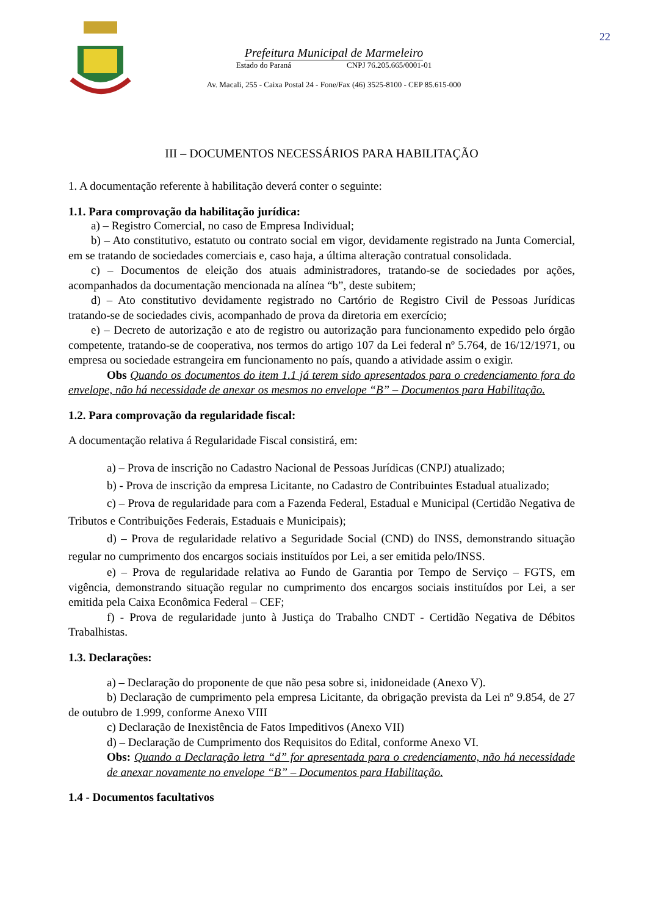22
Prefeitura Municipal de Marmeleiro
Estado do Paraná CNPJ 76.205.665/0001-01
Av. Macali, 255 - Caixa Postal 24 - Fone/Fax (46) 3525-8100 - CEP 85.615-000
III – DOCUMENTOS NECESSÁRIOS PARA HABILITAÇÃO
1. A documentação referente à habilitação deverá conter o seguinte:
1.1. Para comprovação da habilitação jurídica:
a) – Registro Comercial, no caso de Empresa Individual;
b) – Ato constitutivo, estatuto ou contrato social em vigor, devidamente registrado na Junta Comercial, em se tratando de sociedades comerciais e, caso haja, a última alteração contratual consolidada.
c) – Documentos de eleição dos atuais administradores, tratando-se de sociedades por ações, acompanhados da documentação mencionada na alínea “b”, deste subitem;
d) – Ato constitutivo devidamente registrado no Cartório de Registro Civil de Pessoas Jurídicas tratando-se de sociedades civis, acompanhado de prova da diretoria em exercício;
e) – Decreto de autorização e ato de registro ou autorização para funcionamento expedido pelo órgão competente, tratando-se de cooperativa, nos termos do artigo 107 da Lei federal nº 5.764, de 16/12/1971, ou empresa ou sociedade estrangeira em funcionamento no país, quando a atividade assim o exigir.
Obs Quando os documentos do item 1.1 já terem sido apresentados para o credenciamento fora do envelope, não há necessidade de anexar os mesmos no envelope “B” – Documentos para Habilitação.
1.2. Para comprovação da regularidade fiscal:
A documentação relativa á Regularidade Fiscal consistirá, em:
a) – Prova de inscrição no Cadastro Nacional de Pessoas Jurídicas (CNPJ) atualizado;
b) - Prova de inscrição da empresa Licitante, no Cadastro de Contribuintes Estadual atualizado;
c) – Prova de regularidade para com a Fazenda Federal, Estadual e Municipal (Certidão Negativa de Tributos e Contribuições Federais, Estaduais e Municipais);
d) – Prova de regularidade relativo a Seguridade Social (CND) do INSS, demonstrando situação regular no cumprimento dos encargos sociais instituídos por Lei, a ser emitida pelo/INSS.
e) – Prova de regularidade relativa ao Fundo de Garantia por Tempo de Serviço – FGTS, em vigência, demonstrando situação regular no cumprimento dos encargos sociais instituídos por Lei, a ser emitida pela Caixa Econômica Federal – CEF;
f) - Prova de regularidade junto à Justiça do Trabalho CNDT - Certidão Negativa de Débitos Trabalhistas.
1.3. Declarações:
a) – Declaração do proponente de que não pesa sobre si, inidoneidade (Anexo V).
b) Declaração de cumprimento pela empresa Licitante, da obrigação prevista da Lei nº 9.854, de 27 de outubro de 1.999, conforme Anexo VIII
c) Declaração de Inexistência de Fatos Impeditivos (Anexo VII)
d) – Declaração de Cumprimento dos Requisitos do Edital, conforme Anexo VI.
Obs: Quando a Declaração letra “d” for apresentada para o credenciamento, não há necessidade de anexar novamente no envelope “B” – Documentos para Habilitação.
1.4 - Documentos facultativos